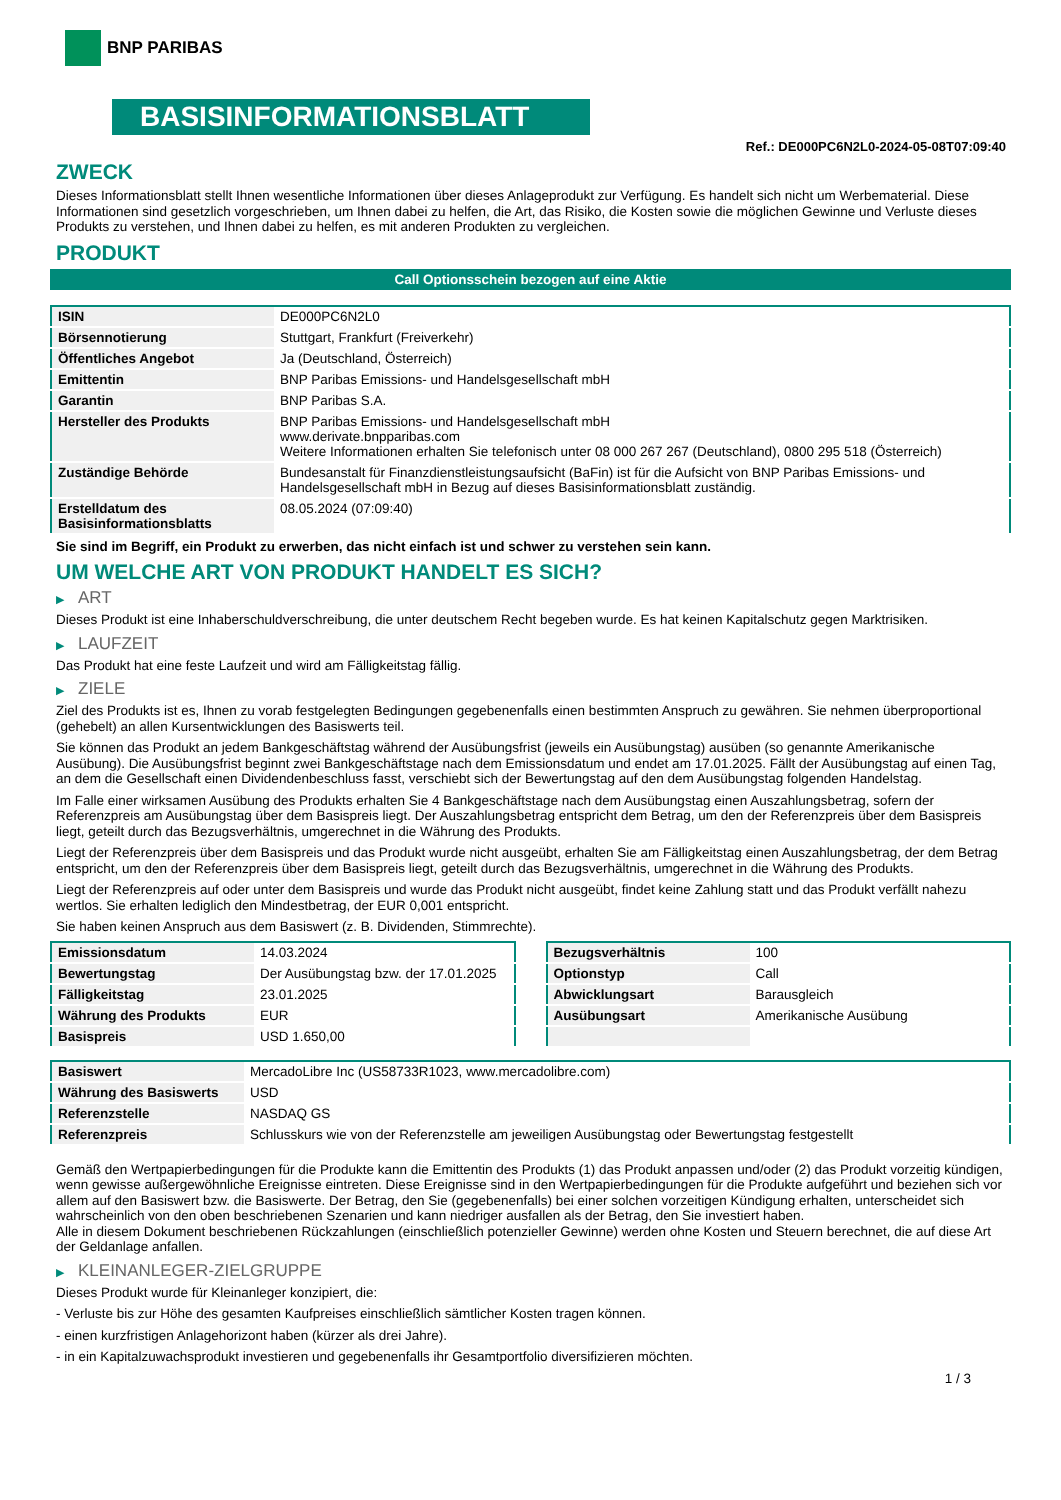BNP PARIBAS
BASISINFORMATIONSBLATT
Ref.: DE000PC6N2L0-2024-05-08T07:09:40
ZWECK
Dieses Informationsblatt stellt Ihnen wesentliche Informationen über dieses Anlageprodukt zur Verfügung. Es handelt sich nicht um Werbematerial. Diese Informationen sind gesetzlich vorgeschrieben, um Ihnen dabei zu helfen, die Art, das Risiko, die Kosten sowie die möglichen Gewinne und Verluste dieses Produkts zu verstehen, und Ihnen dabei zu helfen, es mit anderen Produkten zu vergleichen.
PRODUKT
Call Optionsschein bezogen auf eine Aktie
| ISIN | DE000PC6N2L0 |
| Börsennotierung | Stuttgart, Frankfurt (Freiverkehr) |
| Öffentliches Angebot | Ja (Deutschland, Österreich) |
| Emittentin | BNP Paribas Emissions- und Handelsgesellschaft mbH |
| Garantin | BNP Paribas S.A. |
| Hersteller des Produkts | BNP Paribas Emissions- und Handelsgesellschaft mbH www.derivate.bnpparibas.com Weitere Informationen erhalten Sie telefonisch unter 08 000 267 267 (Deutschland), 0800 295 518 (Österreich) |
| Zuständige Behörde | Bundesanstalt für Finanzdienstleistungsaufsicht (BaFin) ist für die Aufsicht von BNP Paribas Emissions- und Handelsgesellschaft mbH in Bezug auf dieses Basisinformationsblatt zuständig. |
| Erstelldatum des Basisinformationsblatts | 08.05.2024 (07:09:40) |
Sie sind im Begriff, ein Produkt zu erwerben, das nicht einfach ist und schwer zu verstehen sein kann.
UM WELCHE ART VON PRODUKT HANDELT ES SICH?
▶ ART
Dieses Produkt ist eine Inhaberschuldverschreibung, die unter deutschem Recht begeben wurde. Es hat keinen Kapitalschutz gegen Marktrisiken.
▶ LAUFZEIT
Das Produkt hat eine feste Laufzeit und wird am Fälligkeitstag fällig.
▶ ZIELE
Ziel des Produkts ist es, Ihnen zu vorab festgelegten Bedingungen gegebenenfalls einen bestimmten Anspruch zu gewähren. Sie nehmen überproportional (gehebelt) an allen Kursentwicklungen des Basiswerts teil.
Sie können das Produkt an jedem Bankgeschäftstag während der Ausübungsfrist (jeweils ein Ausübungstag) ausüben (so genannte Amerikanische Ausübung). Die Ausübungsfrist beginnt zwei Bankgeschäftstage nach dem Emissionsdatum und endet am 17.01.2025. Fällt der Ausübungstag auf einen Tag, an dem die Gesellschaft einen Dividendenbeschluss fasst, verschiebt sich der Bewertungstag auf den dem Ausübungstag folgenden Handelstag.
Im Falle einer wirksamen Ausübung des Produkts erhalten Sie 4 Bankgeschäftstage nach dem Ausübungstag einen Auszahlungsbetrag, sofern der Referenzpreis am Ausübungstag über dem Basispreis liegt. Der Auszahlungsbetrag entspricht dem Betrag, um den der Referenzpreis über dem Basispreis liegt, geteilt durch das Bezugsverhältnis, umgerechnet in die Währung des Produkts.
Liegt der Referenzpreis über dem Basispreis und das Produkt wurde nicht ausgeübt, erhalten Sie am Fälligkeitstag einen Auszahlungsbetrag, der dem Betrag entspricht, um den der Referenzpreis über dem Basispreis liegt, geteilt durch das Bezugsverhältnis, umgerechnet in die Währung des Produkts.
Liegt der Referenzpreis auf oder unter dem Basispreis und wurde das Produkt nicht ausgeübt, findet keine Zahlung statt und das Produkt verfällt nahezu wertlos. Sie erhalten lediglich den Mindestbetrag, der EUR 0,001 entspricht.
Sie haben keinen Anspruch aus dem Basiswert (z. B. Dividenden, Stimmrechte).
| Emissionsdatum | 14.03.2024 |
| Bewertungstag | Der Ausübungstag bzw. der 17.01.2025 |
| Fälligkeitstag | 23.01.2025 |
| Währung des Produkts | EUR |
| Basispreis | USD 1.650,00 |
| Bezugsverhältnis | 100 |
| Optionstyp | Call |
| Abwicklungsart | Barausgleich |
| Ausübungsart | Amerikanische Ausübung |
| Basiswert | MercadoLibre Inc (US58733R1023, www.mercadolibre.com) |
| Währung des Basiswerts | USD |
| Referenzstelle | NASDAQ GS |
| Referenzpreis | Schlusskurs wie von der Referenzstelle am jeweiligen Ausübungstag oder Bewertungstag festgestellt |
Gemäß den Wertpapierbedingungen für die Produkte kann die Emittentin des Produkts (1) das Produkt anpassen und/oder (2) das Produkt vorzeitig kündigen, wenn gewisse außergewöhnliche Ereignisse eintreten. Diese Ereignisse sind in den Wertpapierbedingungen für die Produkte aufgeführt und beziehen sich vor allem auf den Basiswert bzw. die Basiswerte. Der Betrag, den Sie (gegebenenfalls) bei einer solchen vorzeitigen Kündigung erhalten, unterscheidet sich wahrscheinlich von den oben beschriebenen Szenarien und kann niedriger ausfallen als der Betrag, den Sie investiert haben.
Alle in diesem Dokument beschriebenen Rückzahlungen (einschließlich potenzieller Gewinne) werden ohne Kosten und Steuern berechnet, die auf diese Art der Geldanlage anfallen.
▶ KLEINANLEGER-ZIELGRUPPE
Dieses Produkt wurde für Kleinanleger konzipiert, die:
- Verluste bis zur Höhe des gesamten Kaufpreises einschließlich sämtlicher Kosten tragen können.
- einen kurzfristigen Anlagehorizont haben (kürzer als drei Jahre).
- in ein Kapitalzuwachsprodukt investieren und gegebenenfalls ihr Gesamtportfolio diversifizieren möchten.
1 / 3